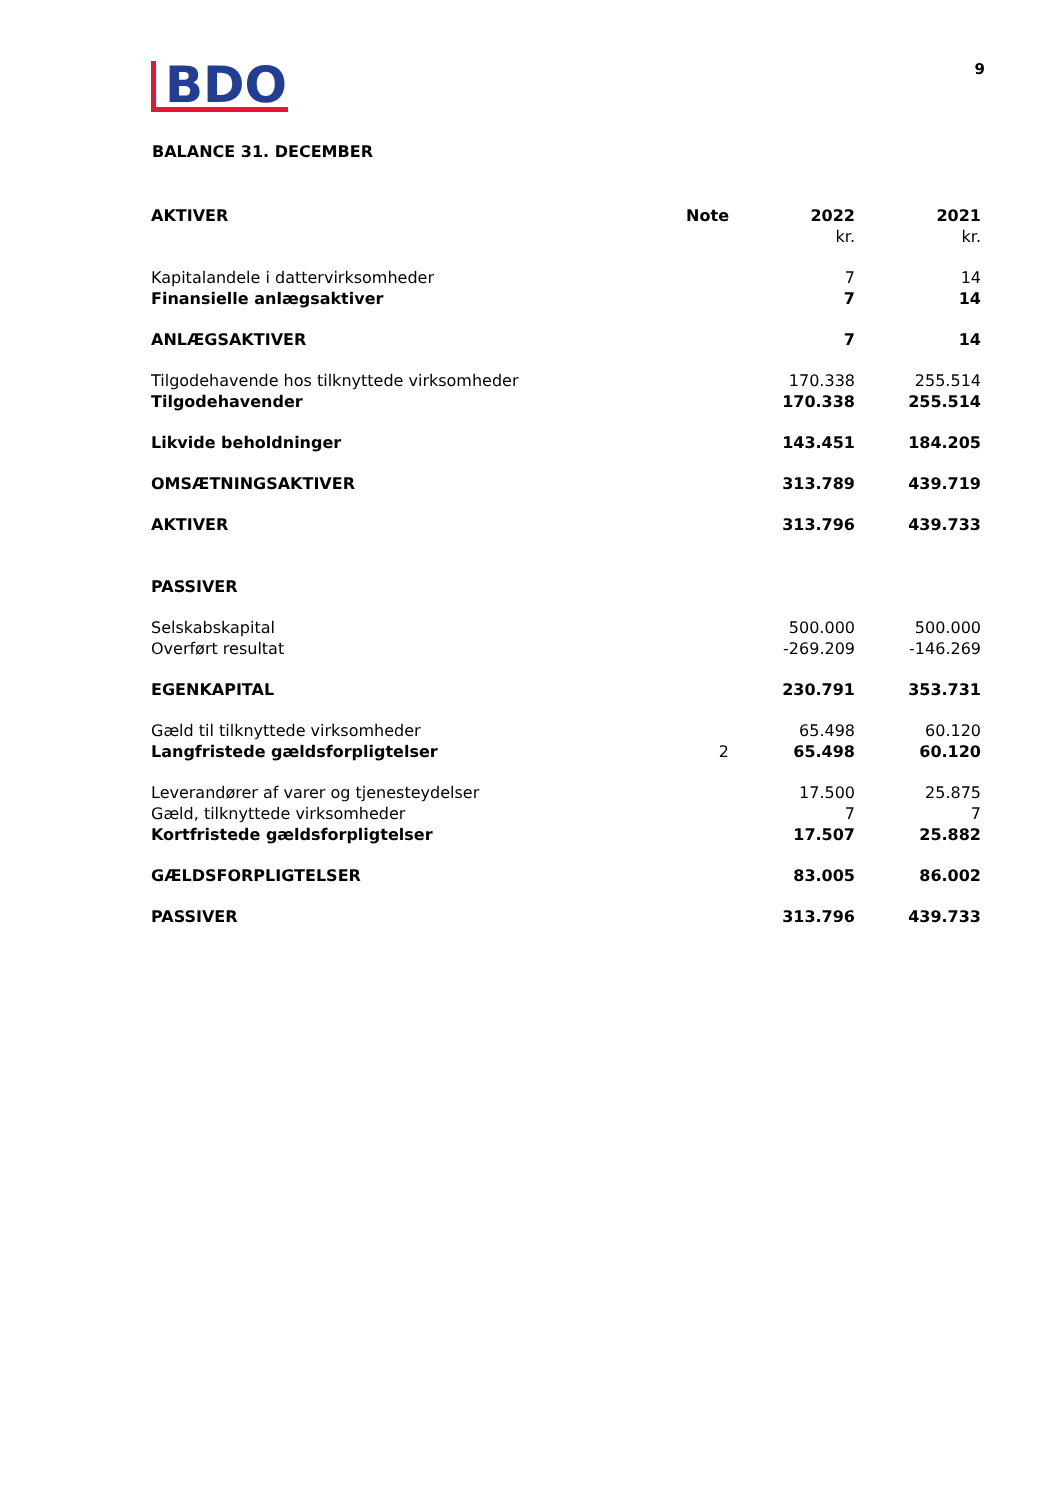BDO
9
BALANCE 31. DECEMBER
| AKTIVER | Note | 2022 | 2021 |
| --- | --- | --- | --- |
| | | kr. | kr. |
| Kapitalandele i dattervirksomheder | | 7 | 14 |
| Finansielle anlægsaktiver | | 7 | 14 |
| ANLÆGSAKTIVER | | 7 | 14 |
| Tilgodehavende hos tilknyttede virksomheder | | 170.338 | 255.514 |
| Tilgodehavender | | 170.338 | 255.514 |
| Likvide beholdninger | | 143.451 | 184.205 |
| OMSÆTNINGSAKTIVER | | 313.789 | 439.719 |
| AKTIVER | | 313.796 | 439.733 |
| PASSIVER | | | |
| Selskabskapital | | 500.000 | 500.000 |
| Overført resultat | | -269.209 | -146.269 |
| EGENKAPITAL | | 230.791 | 353.731 |
| Gæld til tilknyttede virksomheder | | 65.498 | 60.120 |
| Langfristede gældsforpligtelser | 2 | 65.498 | 60.120 |
| Leverandører af varer og tjenesteydelser | | 17.500 | 25.875 |
| Gæld, tilknyttede virksomheder | | 7 | 7 |
| Kortfristede gældsforpligtelser | | 17.507 | 25.882 |
| GÆLDSFORPLIGTELSER | | 83.005 | 86.002 |
| PASSIVER | | 313.796 | 439.733 |